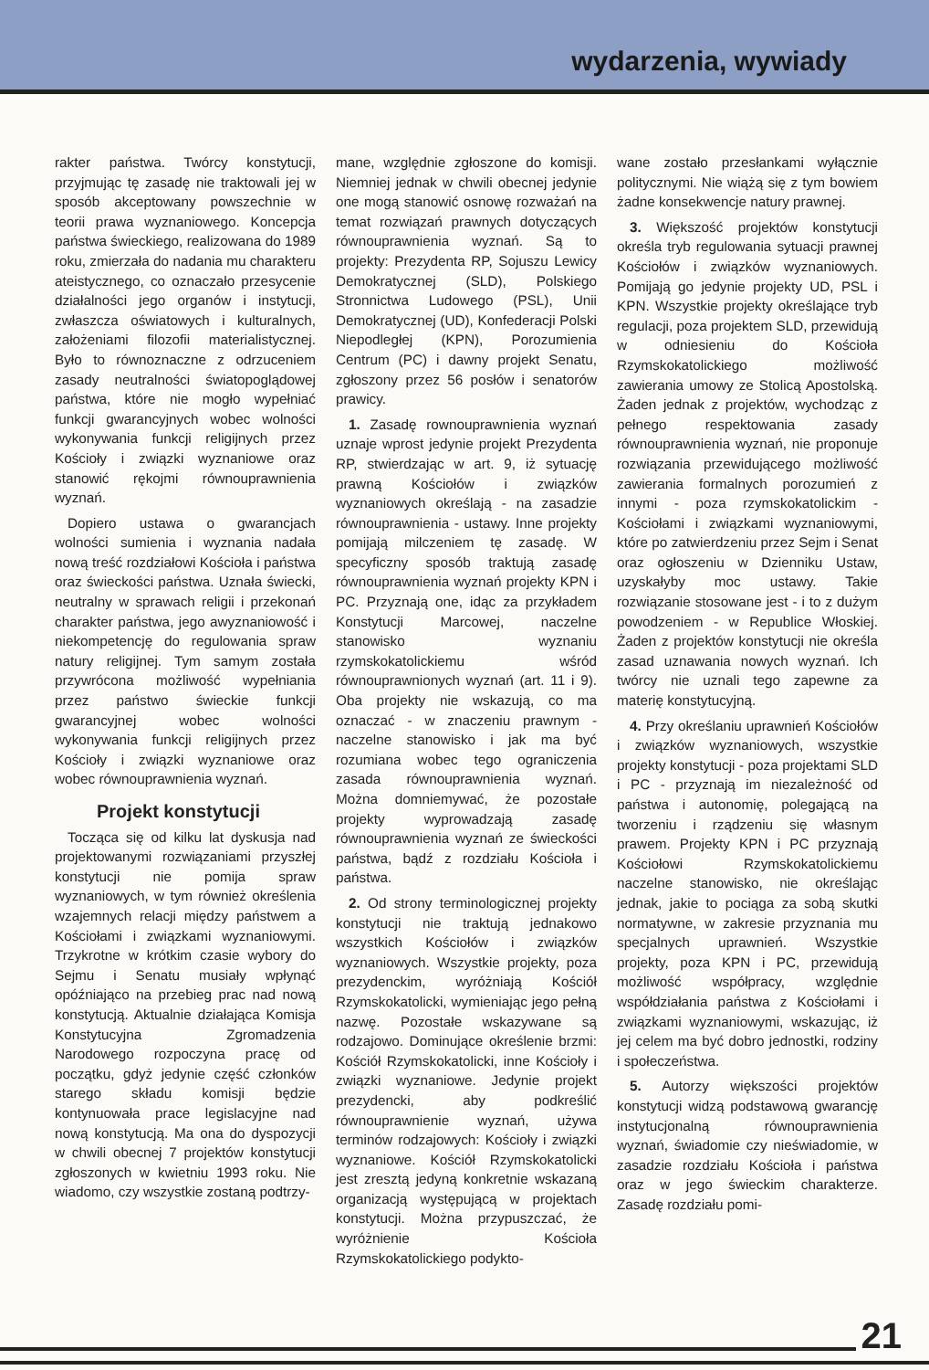wydarzenia, wywiady
rakter państwa. Twórcy konstytucji, przyjmując tę zasadę nie traktowali jej w sposób akceptowany powszechnie w teorii prawa wyznaniowego. Koncepcja państwa świeckiego, realizowana do 1989 roku, zmierzała do nadania mu charakteru ateistycznego, co oznaczało przesycenie działalności jego organów i instytucji, zwłaszcza oświatowych i kulturalnych, założeniami filozofii materialistycznej. Było to równoznaczne z odrzuceniem zasady neutralności światopoglądowej państwa, które nie mogło wypełniać funkcji gwarancyjnych wobec wolności wykonywania funkcji religijnych przez Kościoły i związki wyznaniowe oraz stanowić rękojmi równouprawnienia wyznań.
Dopiero ustawa o gwarancjach wolności sumienia i wyznania nadała nową treść rozdziałowi Kościoła i państwa oraz świeckości państwa. Uznała świecki, neutralny w sprawach religii i przekonań charakter państwa, jego awyznaniowość i niekompetencję do regulowania spraw natury religijnej. Tym samym została przywrócona możliwość wypełniania przez państwo świeckie funkcji gwarancyjnej wobec wolności wykonywania funkcji religijnych przez Kościoły i związki wyznaniowe oraz wobec równouprawnienia wyznań.
Projekt konstytucji
Tocząca się od kilku lat dyskusja nad projektowanymi rozwiązaniami przyszłej konstytucji nie pomija spraw wyznaniowych, w tym również określenia wzajemnych relacji między państwem a Kościołami i związkami wyznaniowymi. Trzykrotne w krótkim czasie wybory do Sejmu i Senatu musiały wpłynąć opóźniająco na przebieg prac nad nową konstytucją. Aktualnie działająca Komisja Konstytucyjna Zgromadzenia Narodowego rozpoczyna pracę od początku, gdyż jedynie część członków starego składu komisji będzie kontynuowała prace legislacyjne nad nową konstytucją. Ma ona do dyspozycji w chwili obecnej 7 projektów konstytucji zgłoszonych w kwietniu 1993 roku. Nie wiadomo, czy wszystkie zostaną podtrzy-
mane, względnie zgłoszone do komisji. Niemniej jednak w chwili obecnej jedynie one mogą stanowić osnowę rozważań na temat rozwiązań prawnych dotyczących równouprawnienia wyznań. Są to projekty: Prezydenta RP, Sojuszu Lewicy Demokratycznej (SLD), Polskiego Stronnictwa Ludowego (PSL), Unii Demokratycznej (UD), Konfederacji Polski Niepodległej (KPN), Porozumienia Centrum (PC) i dawny projekt Senatu, zgłoszony przez 56 posłów i senatorów prawicy.
1. Zasadę rownouprawnienia wyznań uznaje wprost jedynie projekt Prezydenta RP, stwierdzając w art. 9, iż sytuację prawną Kościołów i związków wyznaniowych określają - na zasadzie równouprawnienia - ustawy. Inne projekty pomijają milczeniem tę zasadę. W specyficzny sposób traktują zasadę równouprawnienia wyznań projekty KPN i PC. Przyznają one, idąc za przykładem Konstytucji Marcowej, naczelne stanowisko wyznaniu rzymskokatolickiemu wśród równouprawnionych wyznań (art. 11 i 9). Oba projekty nie wskazują, co ma oznaczać - w znaczeniu prawnym - naczelne stanowisko i jak ma być rozumiana wobec tego ograniczenia zasada równouprawnienia wyznań. Można domniemywać, że pozostałe projekty wyprowadzają zasadę równouprawnienia wyznań ze świeckości państwa, bądź z rozdziału Kościoła i państwa.
2. Od strony terminologicznej projekty konstytucji nie traktują jednakowo wszystkich Kościołów i związków wyznaniowych. Wszystkie projekty, poza prezydenckim, wyróżniają Kościół Rzymskokatolicki, wymieniając jego pełną nazwę. Pozostałe wskazywane są rodzajowo. Dominujące określenie brzmi: Kościół Rzymskokatolicki, inne Kościoły i związki wyznaniowe. Jedynie projekt prezydencki, aby podkreślić równouprawnienie wyznań, używa terminów rodzajowych: Kościoły i związki wyznaniowe. Kościół Rzymskokatolicki jest zresztą jedyną konkretnie wskazaną organizacją występującą w projektach konstytucji. Można przypuszczać, że wyróżnienie Kościoła Rzymskokatolickiego podykto-
wane zostało przesłankami wyłącznie politycznymi. Nie wiążą się z tym bowiem żadne konsekwencje natury prawnej.
3. Większość projektów konstytucji określa tryb regulowania sytuacji prawnej Kościołów i związków wyznaniowych. Pomijają go jedynie projekty UD, PSL i KPN. Wszystkie projekty określające tryb regulacji, poza projektem SLD, przewidują w odniesieniu do Kościoła Rzymskokatolickiego możliwość zawierania umowy ze Stolicą Apostolską. Żaden jednak z projektów, wychodząc z pełnego respektowania zasady równouprawnienia wyznań, nie proponuje rozwiązania przewidującego możliwość zawierania formalnych porozumień z innymi - poza rzymskokatolickim - Kościołami i związkami wyznaniowymi, które po zatwierdzeniu przez Sejm i Senat oraz ogłoszeniu w Dzienniku Ustaw, uzyskałyby moc ustawy. Takie rozwiązanie stosowane jest - i to z dużym powodzeniem - w Republice Włoskiej. Żaden z projektów konstytucji nie określa zasad uznawania nowych wyznań. Ich twórcy nie uznali tego zapewne za materię konstytucyjną.
4. Przy określaniu uprawnień Kościołów i związków wyznaniowych, wszystkie projekty konstytucji - poza projektami SLD i PC - przyznają im niezależność od państwa i autonomię, polegającą na tworzeniu i rządzeniu się własnym prawem. Projekty KPN i PC przyznają Kościołowi Rzymskokatolickiemu naczelne stanowisko, nie określając jednak, jakie to pociąga za sobą skutki normatywne, w zakresie przyznania mu specjalnych uprawnień. Wszystkie projekty, poza KPN i PC, przewidują możliwość współpracy, względnie współdziałania państwa z Kościołami i związkami wyznaniowymi, wskazując, iż jej celem ma być dobro jednostki, rodziny i społeczeństwa.
5. Autorzy większości projektów konstytucji widzą podstawową gwarancję instytucjonalną równouprawnienia wyznań, świadomie czy nieświadomie, w zasadzie rozdziału Kościoła i państwa oraz w jego świeckim charakterze. Zasadę rozdziału pomi-
21